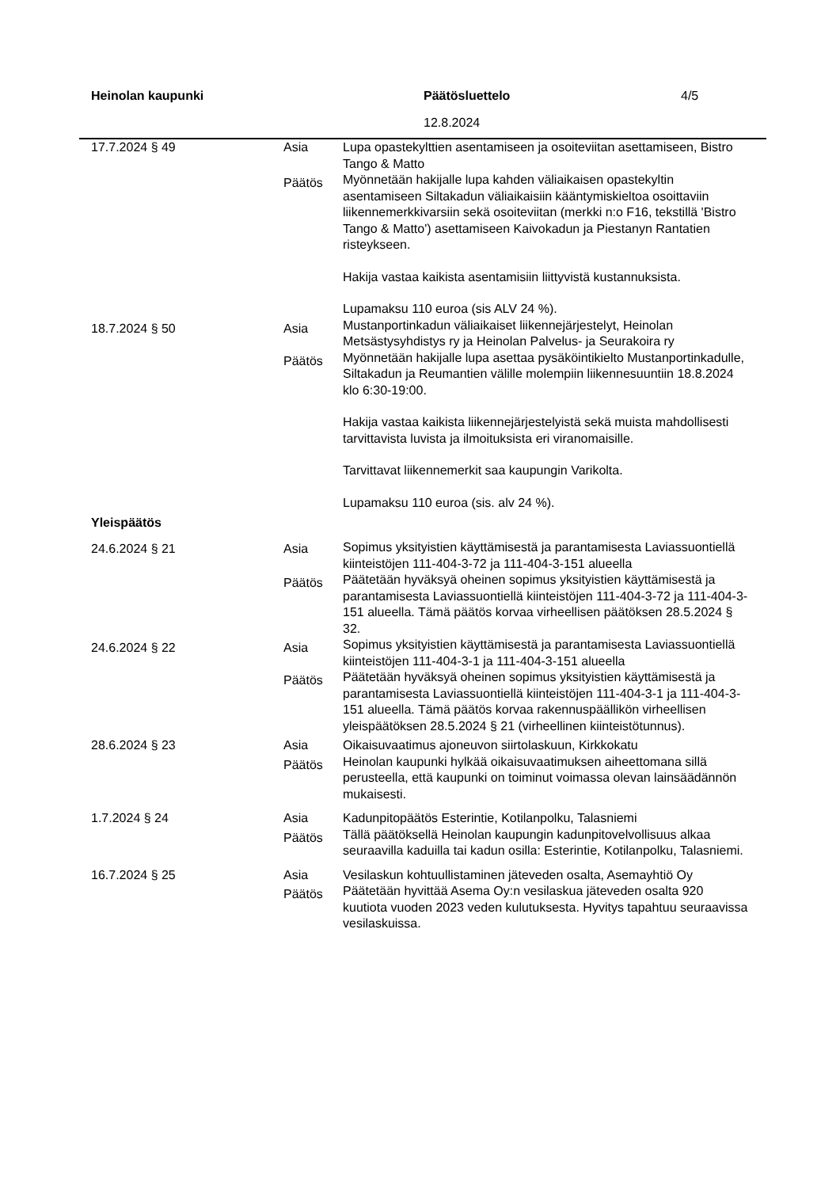Heinolan kaupunki Päätösluettelo 4/5
12.8.2024
| 17.7.2024 § 49 | Asia | Lupa opastekylttien asentamiseen ja osoiteviitan asettamiseen, Bistro Tango & Matto |
| | Päätös | Myönnetään hakijalle lupa kahden väliaikaisen opastekyltin asentamiseen Siltakadun väliaikaisiin kääntymiskieltoa osoittaviin liikennemerkkivarsiin sekä osoiteviitan (merkki n:o F16, tekstillä 'Bistro Tango & Matto') asettamiseen Kaivokadun ja Piestanyn Rantatien risteykseen. Hakija vastaa kaikista asentamisiin liittyvistä kustannuksista. Lupamaksu 110 euroa (sis ALV 24 %). |
| 18.7.2024 § 50 | Asia | Mustanportinkadun väliaikaiset liikennejärjestelyt, Heinolan Metsästysyhdistys ry ja Heinolan Palvelus- ja Seurakoira ry |
| | Päätös | Myönnetään hakijalle lupa asettaa pysäköintikielto Mustanportinkadulle, Siltakadun ja Reumantien välille molempiin liikennesuuntiin 18.8.2024 klo 6:30-19:00. Hakija vastaa kaikista liikennejärjestelyistä sekä muista mahdollisesti tarvittavista luvista ja ilmoituksista eri viranomaisille. Tarvittavat liikennemerkit saa kaupungin Varikolta. Lupamaksu 110 euroa (sis. alv 24 %). |
Yleispäätös
| 24.6.2024 § 21 | Asia | Sopimus yksityistien käyttämisestä ja parantamisesta Laviassuontiellä kiinteistöjen 111-404-3-72 ja 111-404-3-151 alueella |
| | Päätös | Päätetään hyväksyä oheinen sopimus yksityistien käyttämisestä ja parantamisesta Laviassuontiellä kiinteistöjen 111-404-3-72 ja 111-404-3-151 alueella. Tämä päätös korvaa virheellisen päätöksen 28.5.2024 § 32. |
| 24.6.2024 § 22 | Asia | Sopimus yksityistien käyttämisestä ja parantamisesta Laviassuontiellä kiinteistöjen 111-404-3-1 ja 111-404-3-151 alueella |
| | Päätös | Päätetään hyväksyä oheinen sopimus yksityistien käyttämisestä ja parantamisesta Laviassuontiellä kiinteistöjen 111-404-3-1 ja 111-404-3-151 alueella. Tämä päätös korvaa rakennuspäällikön virheellisen yleispäätöksen 28.5.2024 § 21 (virheellinen kiinteistötunnus). |
| 28.6.2024 § 23 | Asia | Oikaisuvaatimus ajoneuvon siirtolaskuun, Kirkkokatu |
| | Päätös | Heinolan kaupunki hylkää oikaisuvaatimuksen aiheettomana sillä perusteella, että kaupunki on toiminut voimassa olevan lainsäädännön mukaisesti. |
| 1.7.2024 § 24 | Asia | Kadunpitopäätös Esterintie, Kotilanpolku, Talasniemi |
| | Päätös | Tällä päätöksellä Heinolan kaupungin kadunpitovelvollisuus alkaa seuraavilla kaduilla tai kadun osilla: Esterintie, Kotilanpolku, Talasniemi. |
| 16.7.2024 § 25 | Asia | Vesilaskun kohtuullistaminen jäteveden osalta, Asemayhtiö Oy |
| | Päätös | Päätetään hyvittää Asema Oy:n vesilaskua jäteveden osalta 920 kuutiota vuoden 2023 veden kulutuksesta. Hyvitys tapahtuu seuraavissa vesilaskuissa. |